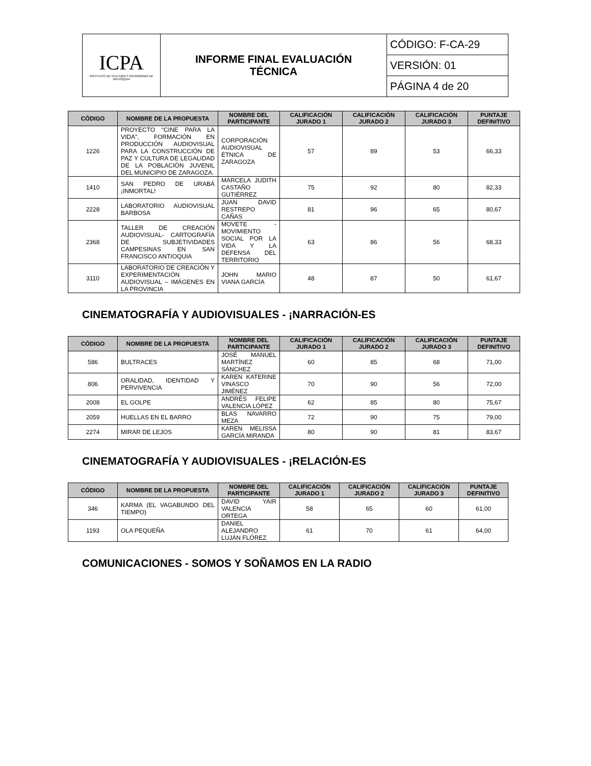| ICPA INSTITUTO DE CULTURA Y PATRIMONIO DE ANTIOQUIA | INFORME FINAL EVALUACIÓN TÉCNICA | CÓDIGO: F-CA-29 |
| | | VERSIÓN: 01 |
| | | PÁGINA 4 de 20 |
| CÓDIGO | NOMBRE DE LA PROPUESTA | NOMBRE DEL PARTICIPANTE | CALIFICACIÓN JURADO 1 | CALIFICACIÓN JURADO 2 | CALIFICACIÓN JURADO 3 | PUNTAJE DEFINITIVO |
| --- | --- | --- | --- | --- | --- | --- |
| 1226 | PROYECTO “CINE PARA LA VIDA”, FORMACIÓN EN PRODUCCIÓN AUDIOVISUAL PARA LA CONSTRUCCIÓN DE PAZ Y CULTURA DE LEGALIDAD DE LA POBLACIÓN JUVENIL DEL MUNICIPIO DE ZARAGOZA. | CORPORACIÓN AUDIOVISUAL ÉTNICA DE ZARAGOZA | 57 | 89 | 53 | 66,33 |
| 1410 | SAN PEDRO DE URABÁ ¡INMORTAL! | MARCELA JUDITH CASTAÑO GUTIÉRREZ | 75 | 92 | 80 | 82,33 |
| 2228 | LABORATORIO AUDIOVISUAL BARBOSA | JUAN DAVID RESTREPO CAÑAS | 81 | 96 | 65 | 80,67 |
| 2368 | TALLER DE CREACIÓN AUDIOVISUAL- CARTOGRAFÍA DE SUBJETIVIDADES CAMPESINAS EN SAN FRANCISCO ANTIOQUIA | MOVETE - MOVIMIENTO SOCIAL POR LA VIDA Y LA DEFENSA DEL TERRITORIO | 63 | 86 | 56 | 68,33 |
| 3110 | LABORATORIO DE CREACIÓN Y EXPERIMENTACIÓN AUDIOVISUAL – IMÁGENES EN LA PROVINCIA | JOHN MARIO VIANA GARCÍA | 48 | 87 | 50 | 61,67 |
CINEMATOGRAFÍA Y AUDIOVISUALES - ¡NARRACIÓN-ES
| CÓDIGO | NOMBRE DE LA PROPUESTA | NOMBRE DEL PARTICIPANTE | CALIFICACIÓN JURADO 1 | CALIFICACIÓN JURADO 2 | CALIFICACIÓN JURADO 3 | PUNTAJE DEFINITIVO |
| --- | --- | --- | --- | --- | --- | --- |
| 586 | BULTRACES | JOSÉ MANUEL MARTÍNEZ SÁNCHEZ | 60 | 85 | 68 | 71,00 |
| 806 | ORALIDAD, IDENTIDAD Y PERVIVENCIA | KAREN KATERINE VINASCO JIMÉNEZ | 70 | 90 | 56 | 72,00 |
| 2008 | EL GOLPE | ANDRÉS FELIPE VALENCIA LÓPEZ | 62 | 85 | 80 | 75,67 |
| 2059 | HUELLAS EN EL BARRO | BLAS NAVARRO MEZA | 72 | 90 | 75 | 79,00 |
| 2274 | MIRAR DE LEJOS | KAREN MELISSA GARCÍA MIRANDA | 80 | 90 | 81 | 83,67 |
CINEMATOGRAFÍA Y AUDIOVISUALES - ¡RELACIÓN-ES
| CÓDIGO | NOMBRE DE LA PROPUESTA | NOMBRE DEL PARTICIPANTE | CALIFICACIÓN JURADO 1 | CALIFICACIÓN JURADO 2 | CALIFICACIÓN JURADO 3 | PUNTAJE DEFINITIVO |
| --- | --- | --- | --- | --- | --- | --- |
| 346 | KARMA (EL VAGABUNDO DEL TIEMPO) | DAVID YAIR VALENCIA ORTEGA | 58 | 65 | 60 | 61,00 |
| 1193 | OLA PEQUEÑA | DANIEL ALEJANDRO LUJÁN FLÓREZ | 61 | 70 | 61 | 64,00 |
COMUNICACIONES - SOMOS Y SOÑAMOS EN LA RADIO